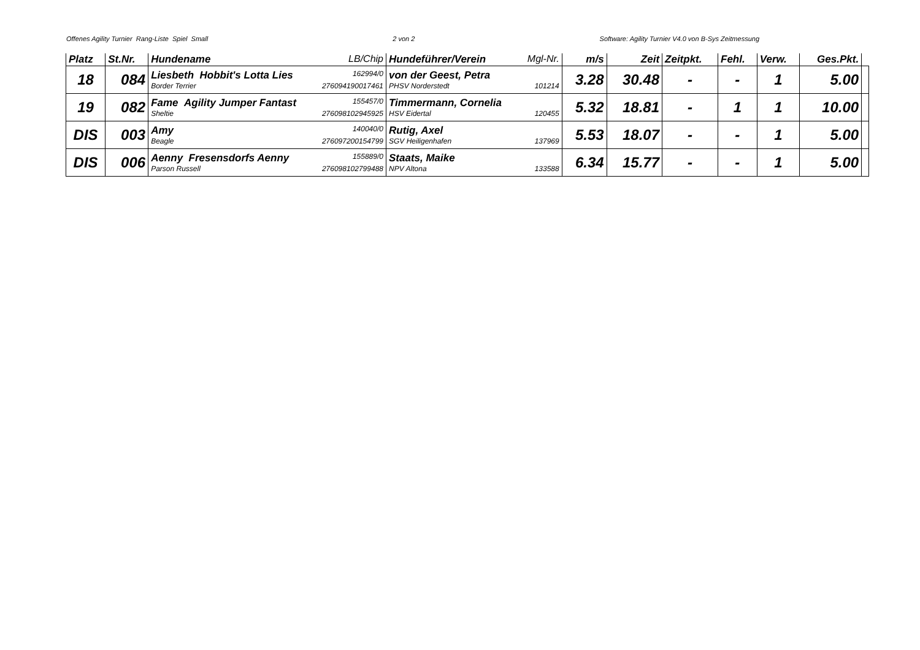Offenes Agility Turnier Rang-Liste Spiel Small 2 von 2 Software: Agility Turnier V4.0 von B-Sys Zeitmessung
| Platz | St.Nr. | Hundename LB/Chip | Hundeführer/Verein Mgl-Nr. | m/s | Zeit | Zeitpkt. | Fehl. | Verw. | Ges.Pkt. | |
| --- | --- | --- | --- | --- | --- | --- | --- | --- | --- | --- |
| 18 | 084 | Liesbeth Hobbit's Lotta Lies 162994/0 Border Terrier 276094190017461 | von der Geest, Petra PHSV Norderstedt 101214 | 3.28 | 30.48 | - | - | 1 | 5.00 | |
| 19 | 082 | Fame Agility Jumper Fantast 155457/0 Sheltie 276098102945925 | Timmermann, Cornelia HSV Eidertal 120455 | 5.32 | 18.81 | - | 1 | 1 | 10.00 | |
| DIS | 003 | Amy 140040/0 Beagle 276097200154799 | Rutig, Axel SGV Heiligenhafen 137969 | 5.53 | 18.07 | - | - | 1 | 5.00 | |
| DIS | 006 | Aenny Fresensdorfs Aenny 155889/0 Parson Russell 276098102799488 | Staats, Maike NPV Altona 133588 | 6.34 | 15.77 | - | - | 1 | 5.00 | |